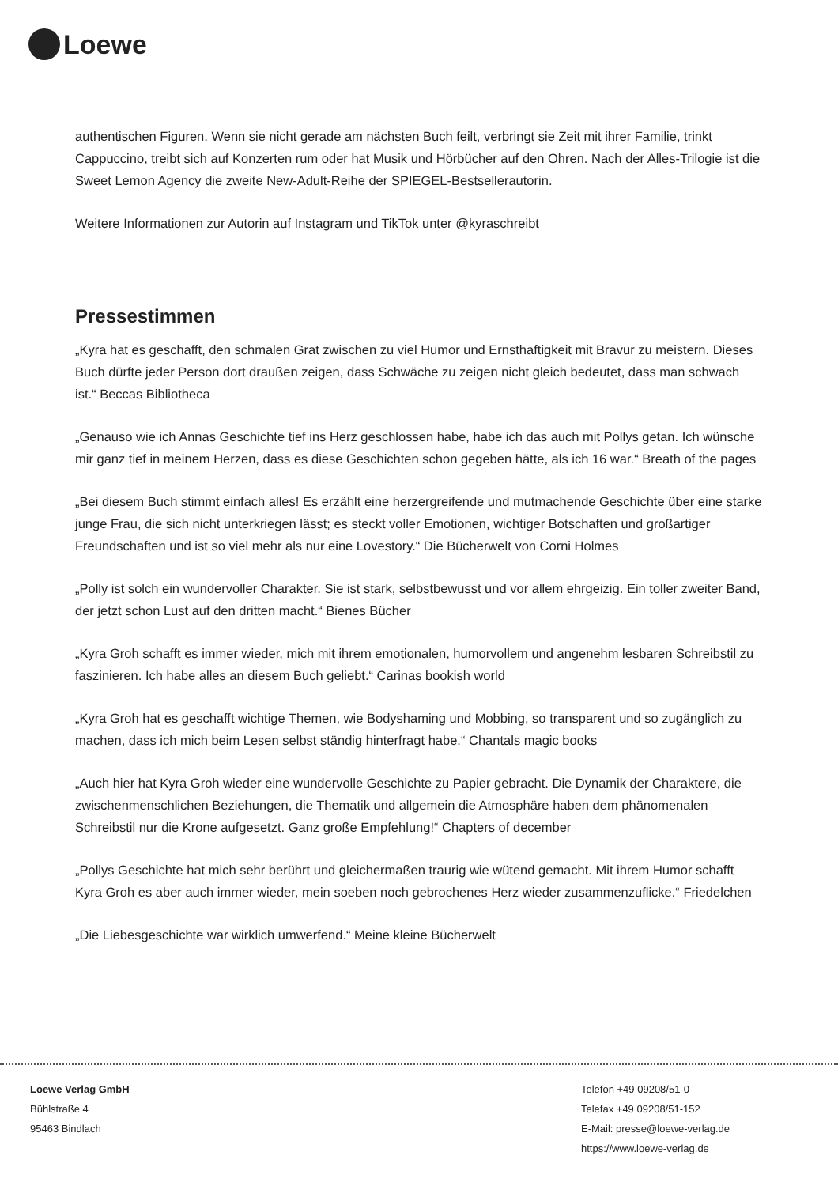Loewe
authentischen Figuren. Wenn sie nicht gerade am nächsten Buch feilt, verbringt sie Zeit mit ihrer Familie, trinkt Cappuccino, treibt sich auf Konzerten rum oder hat Musik und Hörbücher auf den Ohren. Nach der Alles-Trilogie ist die Sweet Lemon Agency die zweite New-Adult-Reihe der SPIEGEL-Bestsellerautorin.
Weitere Informationen zur Autorin auf Instagram und TikTok unter @kyraschreibt
Pressestimmen
„Kyra hat es geschafft, den schmalen Grat zwischen zu viel Humor und Ernsthaftigkeit mit Bravur zu meistern. Dieses Buch dürfte jeder Person dort draußen zeigen, dass Schwäche zu zeigen nicht gleich bedeutet, dass man schwach ist.“ Beccas Bibliotheca
„Genauso wie ich Annas Geschichte tief ins Herz geschlossen habe, habe ich das auch mit Pollys getan. Ich wünsche mir ganz tief in meinem Herzen, dass es diese Geschichten schon gegeben hätte, als ich 16 war.“ Breath of the pages
„Bei diesem Buch stimmt einfach alles! Es erzählt eine herzergreifende und mutmachende Geschichte über eine starke junge Frau, die sich nicht unterkriegen lässt; es steckt voller Emotionen, wichtiger Botschaften und großartiger Freundschaften und ist so viel mehr als nur eine Lovestory.“ Die Bücherwelt von Corni Holmes
„Polly ist solch ein wundervoller Charakter. Sie ist stark, selbstbewusst und vor allem ehrgeizig. Ein toller zweiter Band, der jetzt schon Lust auf den dritten macht.“ Bienes Bücher
„Kyra Groh schafft es immer wieder, mich mit ihrem emotionalen, humorvollem und angenehm lesbaren Schreibstil zu faszinieren. Ich habe alles an diesem Buch geliebt.“ Carinas bookish world
„Kyra Groh hat es geschafft wichtige Themen, wie Bodyshaming und Mobbing, so transparent und so zugänglich zu machen, dass ich mich beim Lesen selbst ständig hinterfragt habe.“ Chantals magic books
„Auch hier hat Kyra Groh wieder eine wundervolle Geschichte zu Papier gebracht. Die Dynamik der Charaktere, die zwischenmenschlichen Beziehungen, die Thematik und allgemein die Atmosphäre haben dem phänomenalen Schreibstil nur die Krone aufgesetzt. Ganz große Empfehlung!“ Chapters of december
„Pollys Geschichte hat mich sehr berührt und gleichermaßen traurig wie wütend gemacht. Mit ihrem Humor schafft Kyra Groh es aber auch immer wieder, mein soeben noch gebrochenes Herz wieder zusammenzuflicke.“ Friedelchen
„Die Liebesgeschichte war wirklich umwerfend.“ Meine kleine Bücherwelt
Loewe Verlag GmbH
Bühlstraße 4
95463 Bindlach
Telefon +49 09208/51-0
Telefax +49 09208/51-152
E-Mail: presse@loewe-verlag.de
https://www.loewe-verlag.de